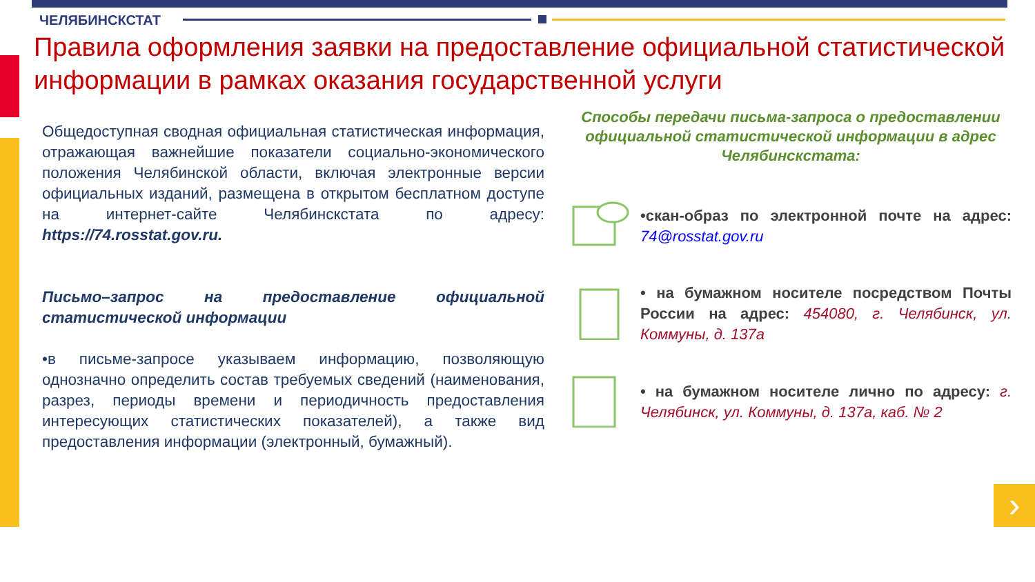›
ЧЕЛЯБИНСКСТАТ
Правила оформления заявки на предоставление официальной статистической информации в рамках оказания государственной услуги
Общедоступная сводная официальная статистическая информация, отражающая важнейшие показатели социально-экономического положения Челябинской области, включая электронные версии официальных изданий, размещена в открытом бесплатном доступе на интернет-сайте Челябинскстата по адресу: https://74.rosstat.gov.ru.
Письмо–запрос на предоставление официальной статистической информации
•в письме-запросе указываем информацию, позволяющую однозначно определить состав требуемых сведений (наименования, разрез, периоды времени и периодичность предоставления интересующих статистических показателей), а также вид предоставления информации (электронный, бумажный).
Способы передачи письма-запроса о предоставлении официальной статистической информации в адрес Челябинскстата:
•скан-образ по электронной почте на адрес: 74@rosstat.gov.ru
• на бумажном носителе посредством Почты России на адрес: 454080, г. Челябинск, ул. Коммуны, д. 137а
• на бумажном носителе лично по адресу: г. Челябинск, ул. Коммуны, д. 137а, каб. № 2